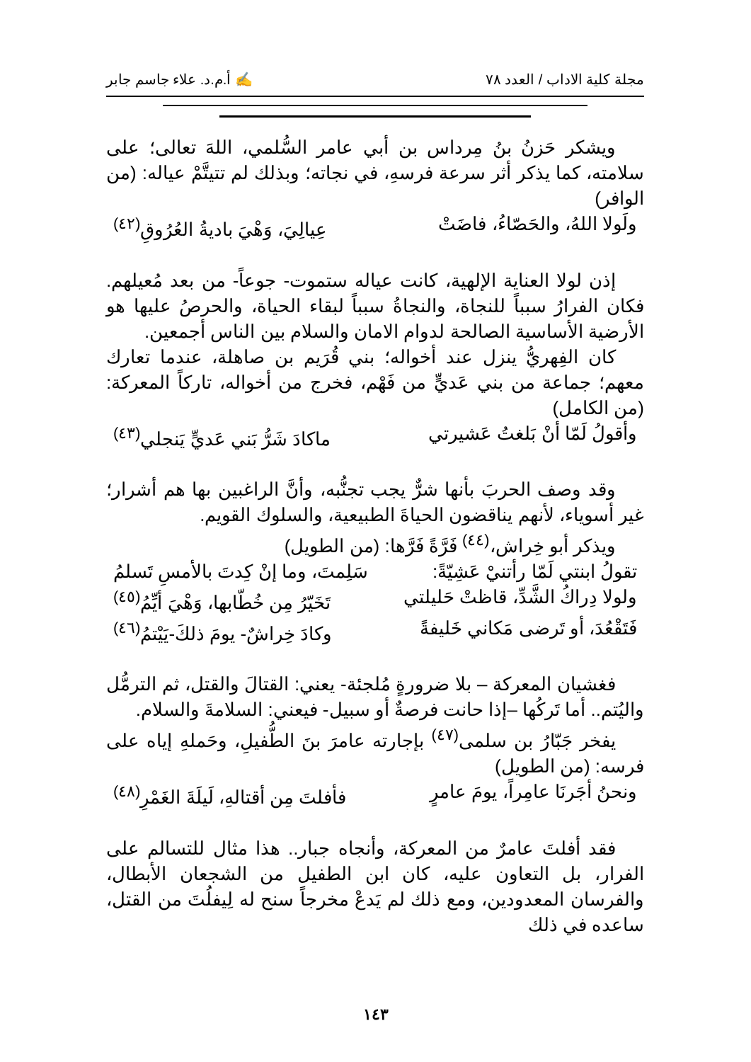مجلة كلية الاداب / العدد ٧٨ ✍ أ.م.د. علاء جاسم جابر
ويشكر حَزنُ بنُ مِرداس بن أبي عامر السُّلمي، اللهَ تعالى؛ على سلامته، كما يذكر أثر سرعة فرسهِ، في نجاته؛ وبذلك لم تتيتَّمْ عياله: (من الوافر)
ولَولا اللهُ، والحَصّاءُ، فاضَتْ عِيالِيَ، وَهْيَ باديةُ العُرُوقِ<sup>(٤٢)</sup>
إذن لولا العناية الإلهية، كانت عياله ستموت- جوعاً- من بعد مُعيلهم. فكان الفرارُ سبباً للنجاة، والنجاةُ سبباً لبقاء الحياة، والحرصُ عليها هو الأرضية الأساسية الصالحة لدوام الامان والسلام بين الناس أجمعين.
كان الفِهريُّ ينزل عند أخواله؛ بني قُرَيم بن صاهلة، عندما تعارك معهم؛ جماعة من بني عَديٍّ من فَهْم، فخرج من أخواله، تاركاً المعركة: (من الكامل)
وأقولُ لَمّا أنْ بَلغتُ عَشيرتي ماكادَ شَرُّ بَني عَديٍّ يَنجلي<sup>(٤٣)</sup>
وقد وصف الحربَ بأنها شرٌّ يجب تجنُّبه، وأنَّ الراغبين بها هم أشرار؛ غير أسوياء، لأنهم يناقضون الحياةَ الطبيعية، والسلوك القويم.
ويذكر أبو خِراش،<sup>(٤٤)</sup> فَرَّةً فَرَّها: (من الطويل)
تقولُ ابنتي لَمّا رأتنيْ عَشِيّةً: سَلِمتَ، وما إنْ كِدتَ بالأمسِ تَسلمُ
ولولا دِراكُ الشَّدِّ، قاظتْ حَليلتي تَخَيّرُ مِن خُطّابها، وَهْيَ أيِّمُ<sup>(٤٥)</sup>
فَتَقْعُدَ، أو تَرضى مَكاني خَليفةً وكادَ خِراشٌ- يومَ ذلكَ-يَيْتمُ<sup>(٤٦)</sup>
فغشيان المعركة – بلا ضرورةٍ مُلجئة- يعني: القتالَ والقتل، ثم الترمُّل واليُتم.. أما تَركُها –إذا حانت فرصةٌ أو سبيل- فيعني: السلامةَ والسلام.
يفخر جَبّارُ بن سلمى<sup>(٤٧)</sup> بإجارته عامرَ بنَ الطُّفيلِ، وحَملهِ إياه على فرسه: (من الطويل)
ونحنُ أجَرنَا عامِراً، يومَ عامرٍ فأفلتَ مِن أقتالهِ، لَيلَةَ الغَمْرِ<sup>(٤٨)</sup>
فقد أفلتَ عامرٌ من المعركة، وأنجاه جبار.. هذا مثال للتسالم على الفرار، بل التعاون عليه، كان ابن الطفيل من الشجعان الأبطال، والفرسان المعدودين، ومع ذلك لم يَدعْ مخرجاً سنح له لِيفلُتَ من القتل، ساعده في ذلك
١٤٣